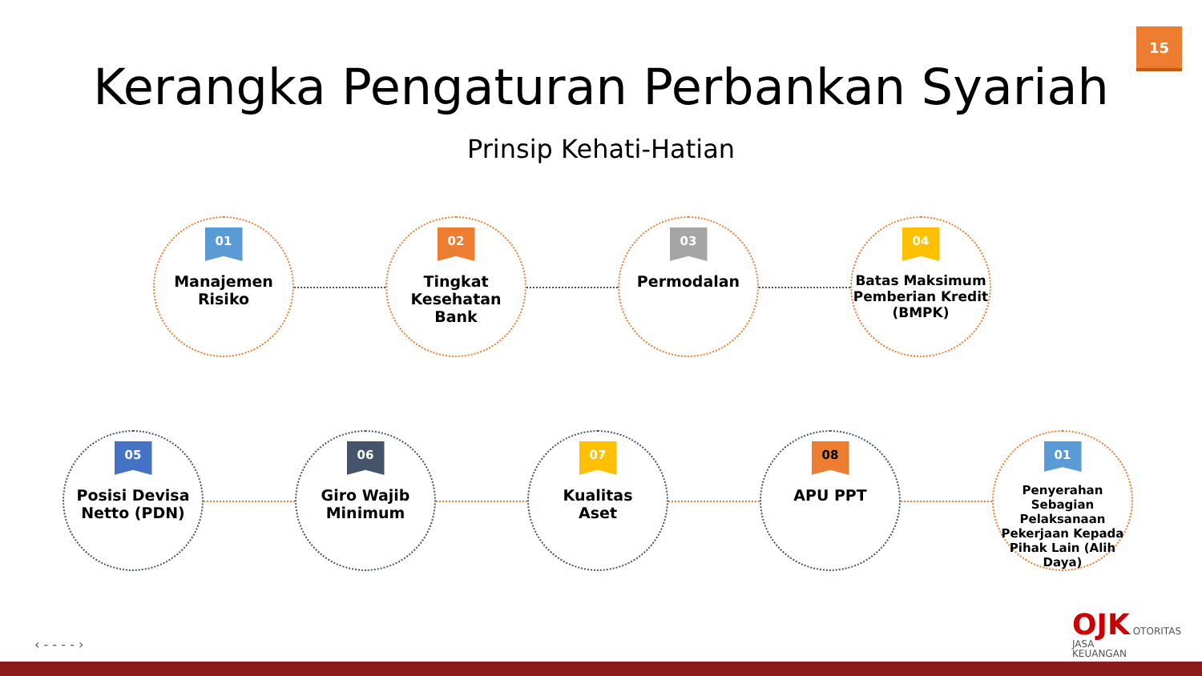15
Kerangka Pengaturan Perbankan Syariah
Prinsip Kehati-Hatian
01
Manajemen
Risiko
02
Tingkat
Kesehatan Bank
03
Permodalan
04
Batas Maksimum Pemberian Kredit (BMPK)
05
Posisi Devisa
Netto (PDN)
06
Giro Wajib
Minimum
07
Kualitas
Aset
08
APU PPT
01
Penyerahan Sebagian Pelaksanaan Pekerjaan Kepada Pihak Lain (Alih Daya)
‹ - - - - ›
OJK OTORITAS
JASA
KEUANGAN